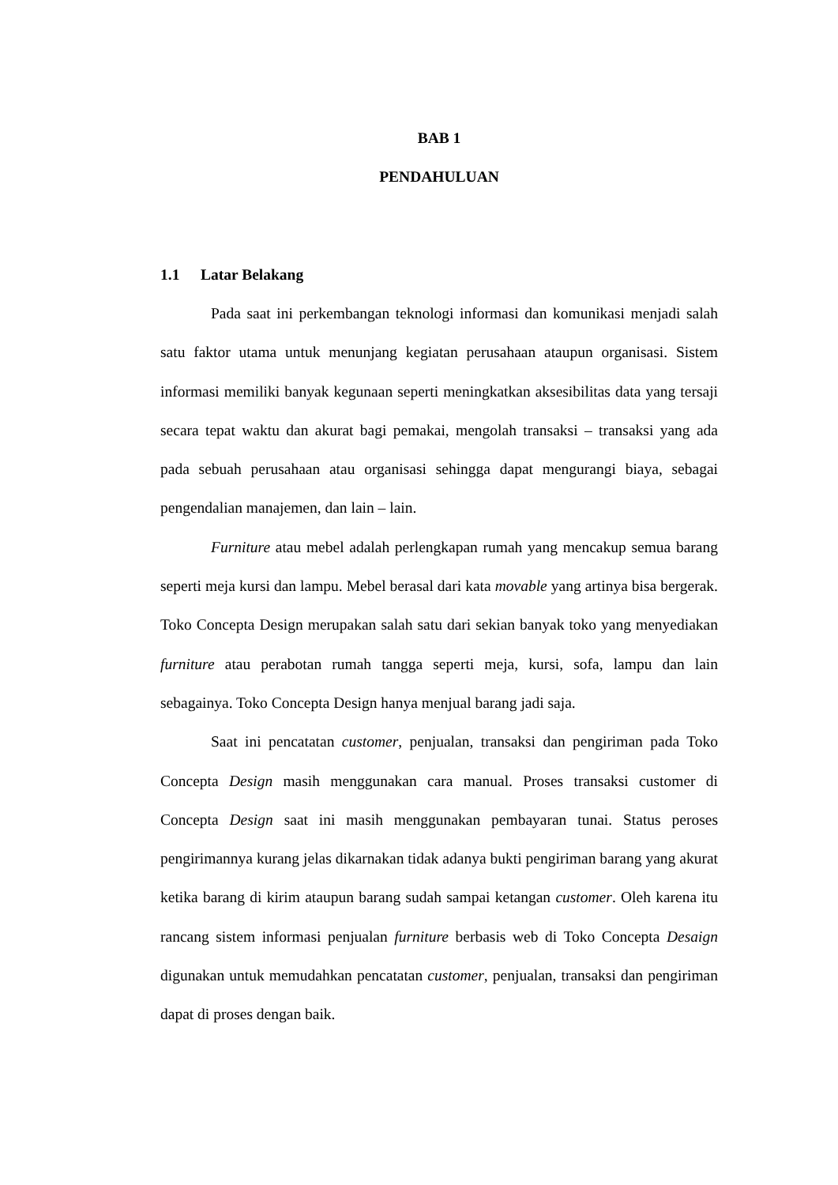BAB 1
PENDAHULUAN
1.1 Latar Belakang
Pada saat ini perkembangan teknologi informasi dan komunikasi menjadi salah satu faktor utama untuk menunjang kegiatan perusahaan ataupun organisasi. Sistem informasi memiliki banyak kegunaan seperti meningkatkan aksesibilitas data yang tersaji secara tepat waktu dan akurat bagi pemakai, mengolah transaksi – transaksi yang ada pada sebuah perusahaan atau organisasi sehingga dapat mengurangi biaya, sebagai pengendalian manajemen, dan lain – lain.
Furniture atau mebel adalah perlengkapan rumah yang mencakup semua barang seperti meja kursi dan lampu. Mebel berasal dari kata movable yang artinya bisa bergerak. Toko Concepta Design merupakan salah satu dari sekian banyak toko yang menyediakan furniture atau perabotan rumah tangga seperti meja, kursi, sofa, lampu dan lain sebagainya. Toko Concepta Design hanya menjual barang jadi saja.
Saat ini pencatatan customer, penjualan, transaksi dan pengiriman pada Toko Concepta Design masih menggunakan cara manual. Proses transaksi customer di Concepta Design saat ini masih menggunakan pembayaran tunai. Status peroses pengirimannya kurang jelas dikarnakan tidak adanya bukti pengiriman barang yang akurat ketika barang di kirim ataupun barang sudah sampai ketangan customer. Oleh karena itu rancang sistem informasi penjualan furniture berbasis web di Toko Concepta Desaign digunakan untuk memudahkan pencatatan customer, penjualan, transaksi dan pengiriman dapat di proses dengan baik.